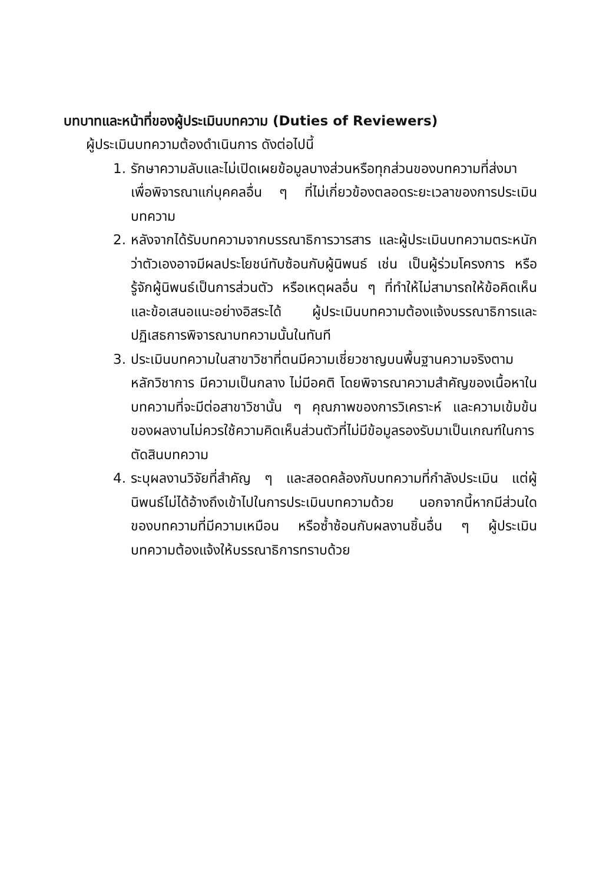บทบาทและหน้าที่ของผู้ประเมินบทความ (Duties of Reviewers)
ผู้ประเมินบทความต้องดำเนินการ ดังต่อไปนี้
1. รักษาความลับและไม่เปิดเผยข้อมูลบางส่วนหรือทุกส่วนของบทความที่ส่งมาเพื่อพิจารณาแก่บุคคลอื่น ๆ ที่ไม่เกี่ยวข้องตลอดระยะเวลาของการประเมินบทความ
2. หลังจากได้รับบทความจากบรรณาธิการวารสาร และผู้ประเมินบทความตระหนักว่าตัวเองอาจมีผลประโยชน์ทับซ้อนกับผู้นิพนธ์ เช่น เป็นผู้ร่วมโครงการ หรือรู้จักผู้นิพนธ์เป็นการส่วนตัว หรือเหตุผลอื่น ๆ ที่ทำให้ไม่สามารถให้ข้อคิดเห็นและข้อเสนอแนะอย่างอิสระได้ ผู้ประเมินบทความต้องแจ้งบรรณาธิการและปฏิเสธการพิจารณาบทความนั้นในทันที
3. ประเมินบทความในสาขาวิชาที่ตนมีความเชี่ยวชาญบนพื้นฐานความจริงตามหลักวิชาการ มีความเป็นกลาง ไม่มีอคติ โดยพิจารณาความสำคัญของเนื้อหาในบทความที่จะมีต่อสาขาวิชานั้น ๆ คุณภาพของการวิเคราะห์ และความเข้มข้นของผลงานไม่ควรใช้ความคิดเห็นส่วนตัวที่ไม่มีข้อมูลรองรับมาเป็นเกณฑ์ในการตัดสินบทความ
4. ระบุผลงานวิจัยที่สำคัญ ๆ และสอดคล้องกับบทความที่กำลังประเมิน แต่ผู้นิพนธ์ไม่ได้อ้างถึงเข้าไปในการประเมินบทความด้วย นอกจากนี้หากมีส่วนใดของบทความที่มีความเหมือน หรือซ้ำซ้อนกับผลงานชิ้นอื่น ๆ ผู้ประเมินบทความต้องแจ้งให้บรรณาธิการทราบด้วย